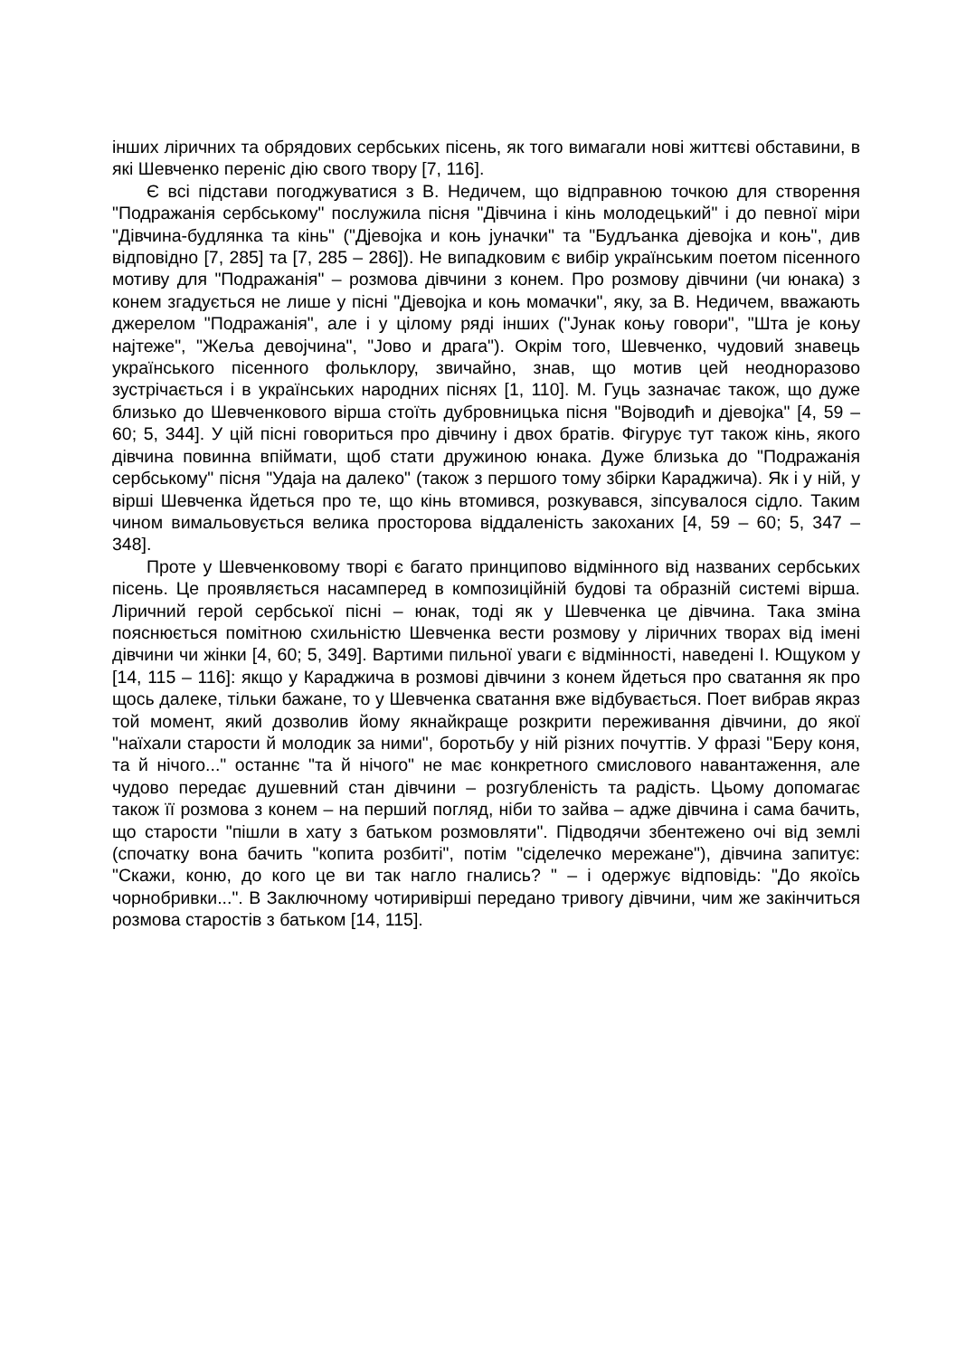інших ліричних та обрядових сербських пісень, як того вимагали нові життєві обставини, в які Шевченко переніс дію свого твору [7, 116].
Є всі підстави погоджуватися з В. Недичем, що відправною точкою для створення "Подражанія сербському" послужила пісня "Дівчина і кінь молодецький" і до певної міри "Дівчина-будлянка та кінь" ("Дjевојка и коњ јуначки" та "Будљанка дјевојка и коњ", див відповідно [7, 285] та [7, 285 – 286]). Не випадковим є вибір українським поетом пісенного мотиву для "Подражанія" – розмова дівчини з конем. Про розмову дівчини (чи юнака) з конем згадується не лише у пісні "Дјевојка и коњ момачки", яку, за В. Недичем, вважають джерелом "Подражанія", але і у цілому ряді інших ("Јунак коњу говори", "Шта је коњу најтеже", "Жеља девојчина", "Јово и драга"). Окрім того, Шевченко, чудовий знавець українського пісенного фольклору, звичайно, знав, що мотив цей неодноразово зустрічається і в українських народних піснях [1, 110]. М. Гуць зазначає також, що дуже близько до Шевченкового вірша стоїть дубровницька пісня "Војводић и дјевојка" [4, 59 – 60; 5, 344]. У цій пісні говориться про дівчину і двох братів. Фігурує тут також кінь, якого дівчина повинна впіймати, щоб стати дружиною юнака. Дуже близька до "Подражанія сербському" пісня "Удаја на далеко" (також з першого тому збірки Караджича). Як і у ній, у вірші Шевченка йдеться про те, що кінь втомився, розкувався, зіпсувалося сідло. Таким чином вимальовується велика просторова віддаленість закоханих [4, 59 – 60; 5, 347 – 348].
Проте у Шевченковому творі є багато принципово відмінного від названих сербських пісень. Це проявляється насамперед в композиційній будові та образній системі вірша. Ліричний герой сербської пісні – юнак, тоді як у Шевченка це дівчина. Така зміна пояснюється помітною схильністю Шевченка вести розмову у ліричних творах від імені дівчини чи жінки [4, 60; 5, 349]. Вартими пильної уваги є відмінності, наведені І. Ющуком у [14, 115 – 116]: якщо у Караджича в розмові дівчини з конем йдеться про сватання як про щось далеке, тільки бажане, то у Шевченка сватання вже відбувається. Поет вибрав якраз той момент, який дозволив йому якнайкраще розкрити переживання дівчини, до якої "наїхали старости й молодик за ними", боротьбу у ній різних почуттів. У фразі "Беру коня, та й нічого..." останнє "та й нічого" не має конкретного смислового навантаження, але чудово передає душевний стан дівчини – розгубленість та радість. Цьому допомагає також її розмова з конем – на перший погляд, ніби то зайва – адже дівчина і сама бачить, що старости "пішли в хату з батьком розмовляти". Підводячи збентежено очі від землі (спочатку вона бачить "копита розбиті", потім "сіделечко мережане"), дівчина запитує: "Скажи, коню, до кого це ви так нагло гнались? " – і одержує відповідь: "До якоїсь чорнобривки...". В Заключному чотиривірші передано тривогу дівчини, чим же закінчиться розмова старостів з батьком [14, 115].